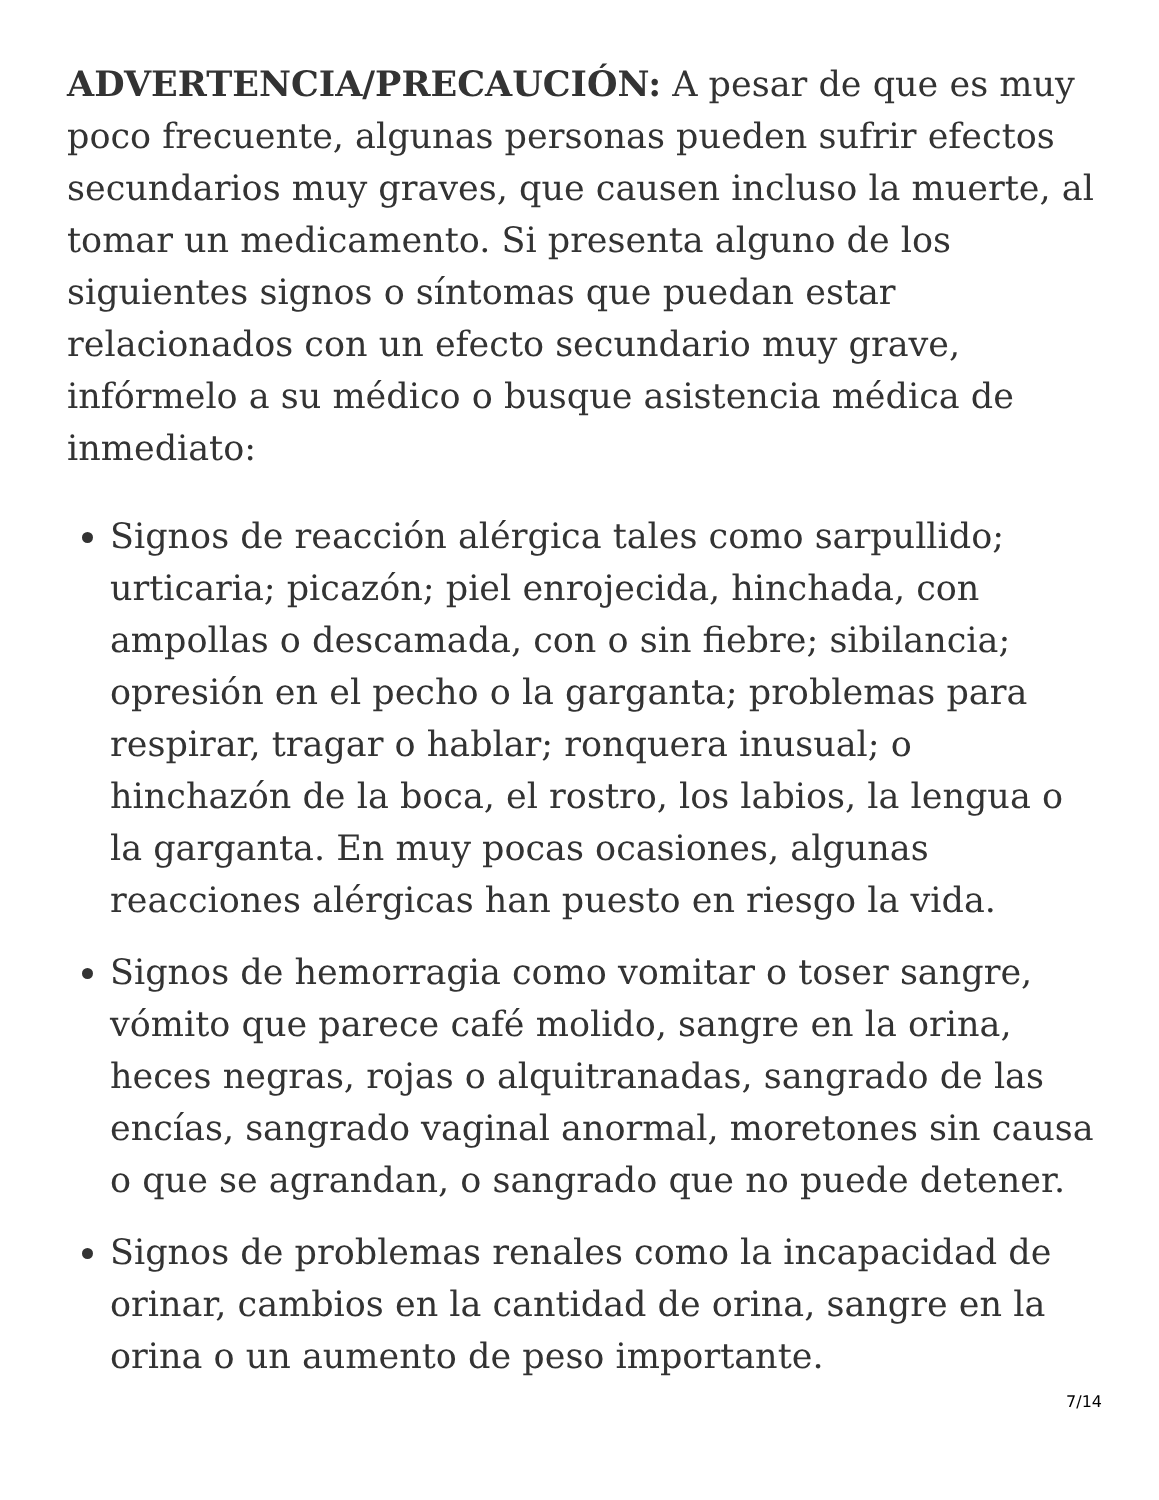ADVERTENCIA/PRECAUCIÓN: A pesar de que es muy poco frecuente, algunas personas pueden sufrir efectos secundarios muy graves, que causen incluso la muerte, al tomar un medicamento. Si presenta alguno de los siguientes signos o síntomas que puedan estar relacionados con un efecto secundario muy grave, infórmelo a su médico o busque asistencia médica de inmediato:
Signos de reacción alérgica tales como sarpullido; urticaria; picazón; piel enrojecida, hinchada, con ampollas o descamada, con o sin fiebre; sibilancia; opresión en el pecho o la garganta; problemas para respirar, tragar o hablar; ronquera inusual; o hinchazón de la boca, el rostro, los labios, la lengua o la garganta. En muy pocas ocasiones, algunas reacciones alérgicas han puesto en riesgo la vida.
Signos de hemorragia como vomitar o toser sangre, vómito que parece café molido, sangre en la orina, heces negras, rojas o alquitranadas, sangrado de las encías, sangrado vaginal anormal, moretones sin causa o que se agrandan, o sangrado que no puede detener.
Signos de problemas renales como la incapacidad de orinar, cambios en la cantidad de orina, sangre en la orina o un aumento de peso importante.
7/14